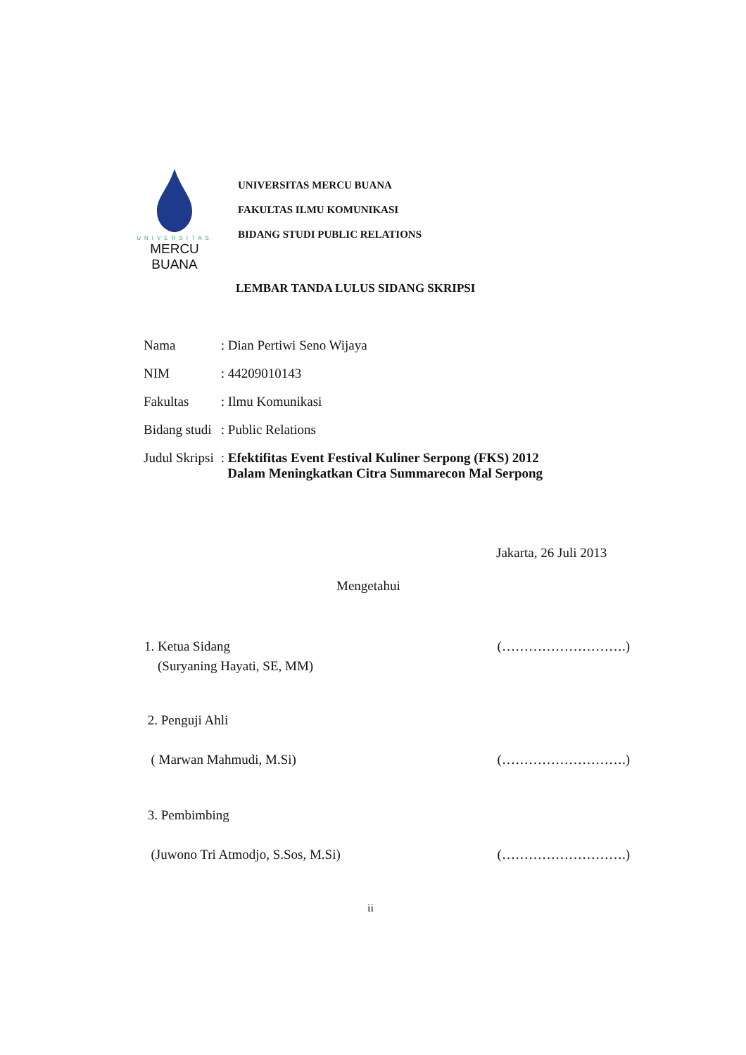UNIVERSITAS
MERCU BUANA
UNIVERSITAS MERCU BUANA
FAKULTAS ILMU KOMUNIKASI
BIDANG STUDI PUBLIC RELATIONS
LEMBAR TANDA LULUS SIDANG SKRIPSI
| Nama | : Dian Pertiwi Seno Wijaya |
| NIM | : 44209010143 |
| Fakultas | : Ilmu Komunikasi |
| Bidang studi | : Public Relations |
| Judul Skripsi | : Efektifitas Event Festival Kuliner Serpong (FKS) 2012 Dalam Meningkatkan Citra Summarecon Mal Serpong |
Jakarta, 26 Juli 2013
Mengetahui
1. Ketua Sidang (……………………….)
(Suryaning Hayati, SE, MM)
2. Penguji Ahli
( Marwan Mahmudi, M.Si) (……………………….)
3. Pembimbing
(Juwono Tri Atmodjo, S.Sos, M.Si) (……………………….)
ii